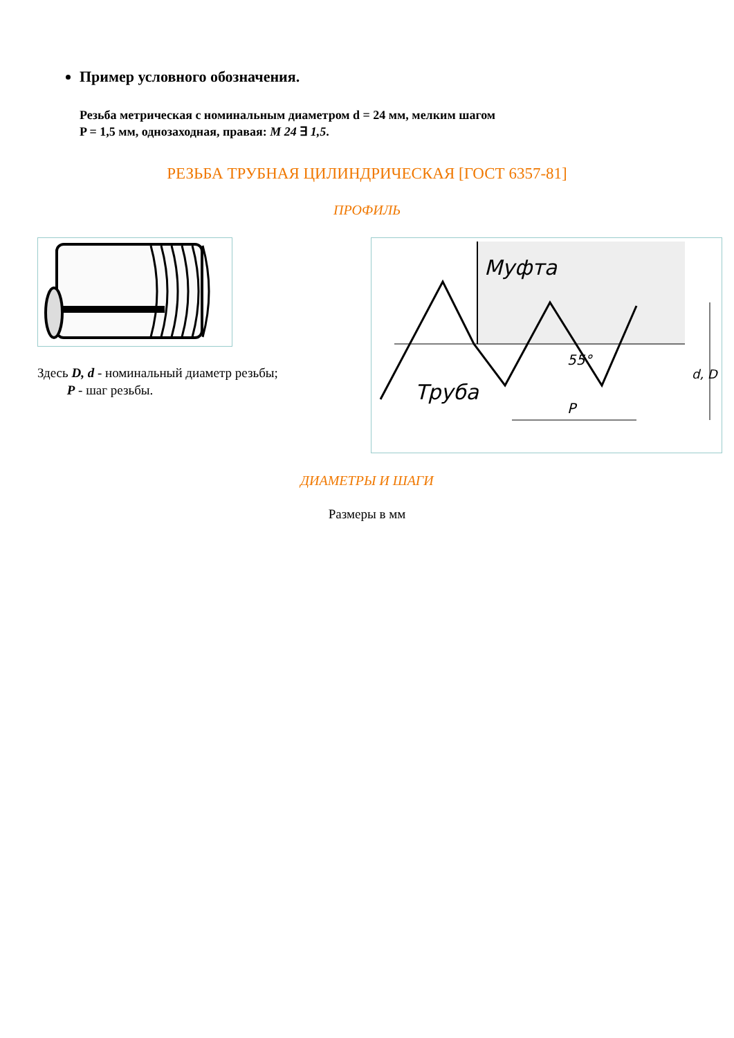Пример условного обозначения.
Резьба метрическая с номинальным диаметром d = 24 мм, мелким шагом
P = 1,5 мм, однозаходная, правая: M 24 ∃ 1,5.
РЕЗЬБА ТРУБНАЯ ЦИЛИНДРИЧЕСКАЯ [ГОСТ 6357-81]
ПРОФИЛЬ
Здесь D, d - номинальный диаметр резьбы;
P - шаг резьбы.
Муфта
Труба
55°
P
d, D
ДИАМЕТРЫ И ШАГИ
Размеры в мм